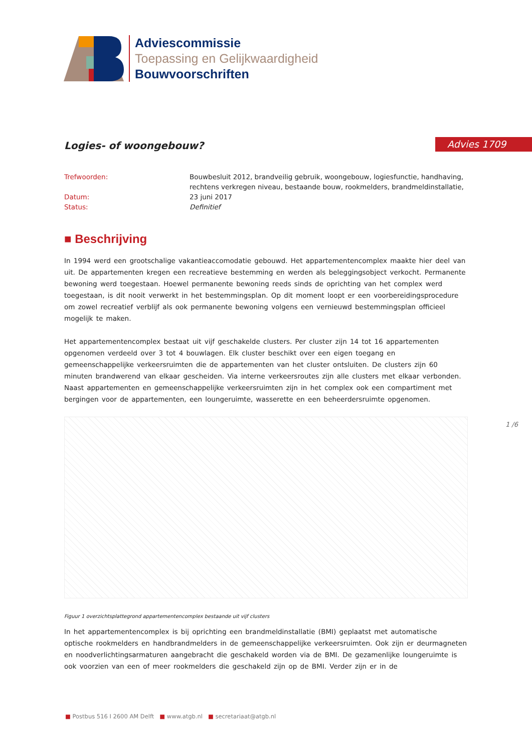Adviescommissie
Toepassing en Gelijkwaardigheid
Bouwvoorschriften
Advies 1709
Logies- of woongebouw?
Trefwoorden:
Bouwbesluit 2012, brandveilig gebruik, woongebouw, logiesfunctie, handhaving, rechtens verkregen niveau, bestaande bouw, rookmelders, brandmeldinstallatie,
Datum:
23 juni 2017
Status:
Definitief
■ Beschrijving
In 1994 werd een grootschalige vakantieaccomodatie gebouwd. Het appartementencomplex maakte hier deel van uit. De appartementen kregen een recreatieve bestemming en werden als beleggingsobject verkocht. Permanente bewoning werd toegestaan. Hoewel permanente bewoning reeds sinds de oprichting van het complex werd toegestaan, is dit nooit verwerkt in het bestemmingsplan. Op dit moment loopt er een voorbereidingsprocedure om zowel recreatief verblijf als ook permanente bewoning volgens een vernieuwd bestemmingsplan officieel mogelijk te maken.
Het appartementencomplex bestaat uit vijf geschakelde clusters. Per cluster zijn 14 tot 16 appartementen opgenomen verdeeld over 3 tot 4 bouwlagen. Elk cluster beschikt over een eigen toegang en gemeenschappelijke verkeersruimten die de appartementen van het cluster ontsluiten. De clusters zijn 60 minuten brandwerend van elkaar gescheiden. Via interne verkeersroutes zijn alle clusters met elkaar verbonden. Naast appartementen en gemeenschappelijke verkeersruimten zijn in het complex ook een compartiment met bergingen voor de appartementen, een loungeruimte, wasserette en een beheerdersruimte opgenomen.
Figuur 1 overzichtsplattegrond appartementencomplex bestaande uit vijf clusters
In het appartementencomplex is bij oprichting een brandmeldinstallatie (BMI) geplaatst met automatische optische rookmelders en handbrandmelders in de gemeenschappelijke verkeersruimten. Ook zijn er deurmagneten en noodverlichtingsarmaturen aangebracht die geschakeld worden via de BMI. De gezamenlijke loungeruimte is ook voorzien van een of meer rookmelders die geschakeld zijn op de BMI. Verder zijn er in de
1 /6
■ Postbus 516 I 2600 AM Delft ■ www.atgb.nl ■ secretariaat@atgb.nl